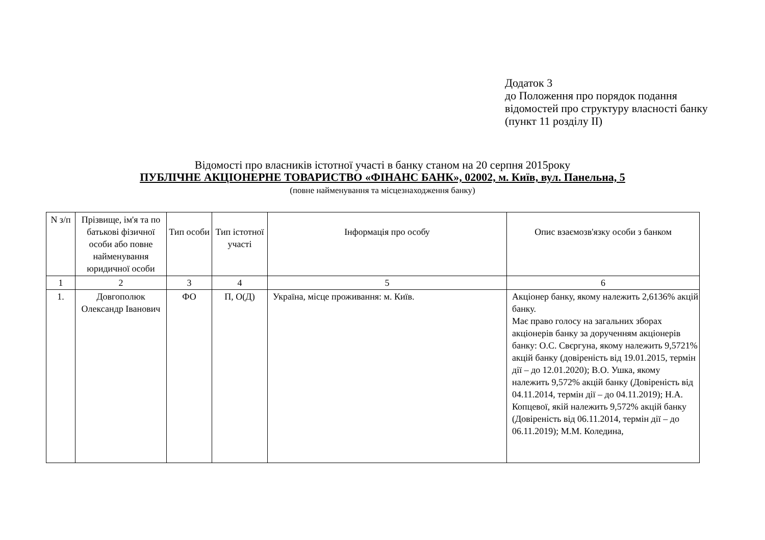Додаток 3
до Положення про порядок подання відомостей про структуру власності банку
(пункт 11 розділу ІІ)
Відомості про власників істотної участі в банку станом на 20 серпня 2015року
ПУБЛІЧНЕ АКЦІОНЕРНЕ ТОВАРИСТВО «ФІНАНС БАНК», 02002, м. Київ, вул. Панельна, 5
(повне найменування та місцезнаходження банку)
| N з/п | Прізвище, ім'я та по батькові фізичної особи або повне найменування юридичної особи | Тип особи | Тип істотної участі | Інформація про особу | Опис взаємозв'язку особи з банком |
| --- | --- | --- | --- | --- | --- |
| 1 | 2 | 3 | 4 | 5 | 6 |
| 1. | Довгополюк Олександр Іванович | ФО | П, О(Д) | Україна, місце проживання: м. Київ. | Акціонер банку, якому належить 2,6136% акцій банку. Має право голосу на загальних зборах акціонерів банку за дорученням акціонерів банку: О.С. Свєргуна, якому належить 9,5721% акцій банку (довіреність від 19.01.2015, термін дії – до 12.01.2020); В.О. Ушка, якому належить 9,572% акцій банку (Довіреність від 04.11.2014, термін дії – до 04.11.2019); Н.А. Копцевої, якій належить 9,572% акцій банку (Довіреність від 06.11.2014, термін дії – до 06.11.2019); М.М. Коледина, |